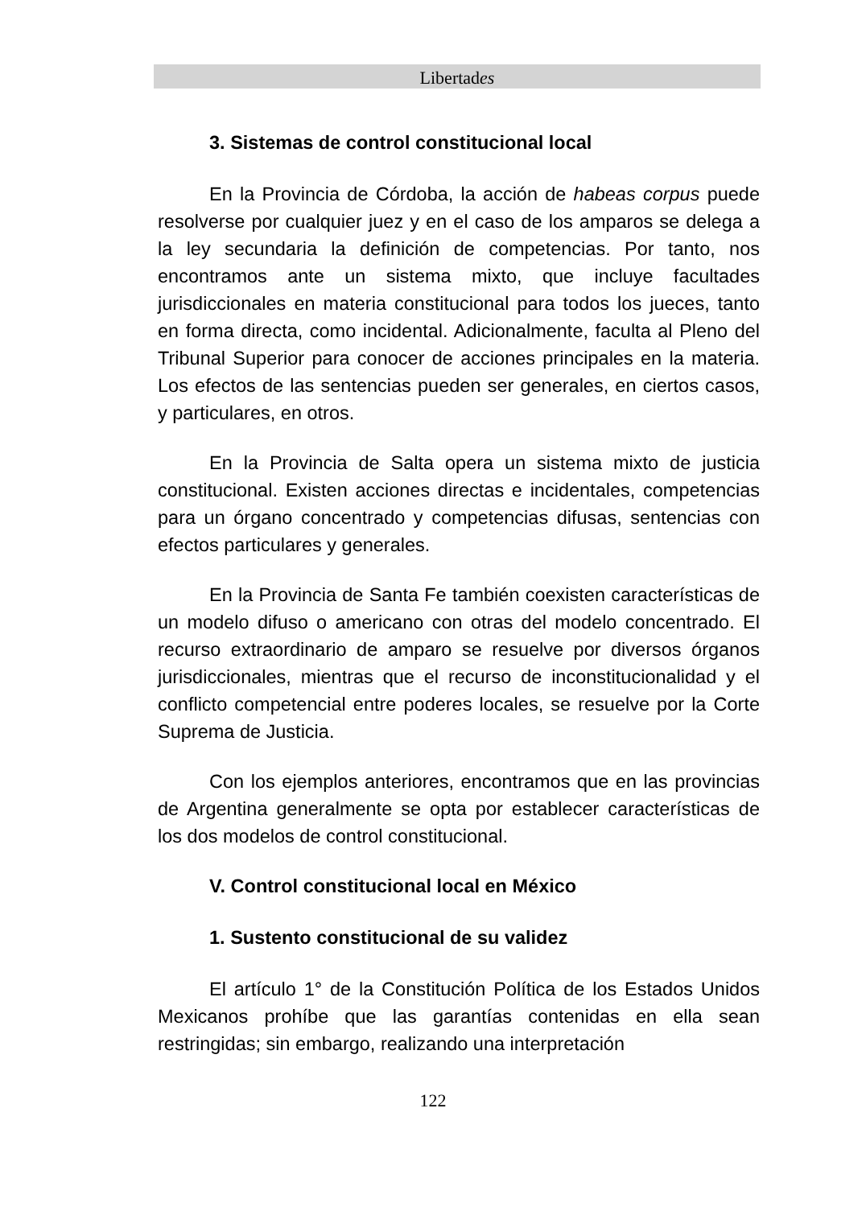Libertades
3. Sistemas de control constitucional local
En la Provincia de Córdoba, la acción de habeas corpus puede resolverse por cualquier juez y en el caso de los amparos se delega a la ley secundaria la definición de competencias. Por tanto, nos encontramos ante un sistema mixto, que incluye facultades jurisdiccionales en materia constitucional para todos los jueces, tanto en forma directa, como incidental. Adicionalmente, faculta al Pleno del Tribunal Superior para conocer de acciones principales en la materia. Los efectos de las sentencias pueden ser generales, en ciertos casos, y particulares, en otros.
En la Provincia de Salta opera un sistema mixto de justicia constitucional. Existen acciones directas e incidentales, competencias para un órgano concentrado y competencias difusas, sentencias con efectos particulares y generales.
En la Provincia de Santa Fe también coexisten características de un modelo difuso o americano con otras del modelo concentrado. El recurso extraordinario de amparo se resuelve por diversos órganos jurisdiccionales, mientras que el recurso de inconstitucionalidad y el conflicto competencial entre poderes locales, se resuelve por la Corte Suprema de Justicia.
Con los ejemplos anteriores, encontramos que en las provincias de Argentina generalmente se opta por establecer características de los dos modelos de control constitucional.
V. Control constitucional local en México
1. Sustento constitucional de su validez
El artículo 1° de la Constitución Política de los Estados Unidos Mexicanos prohíbe que las garantías contenidas en ella sean restringidas; sin embargo, realizando una interpretación
122